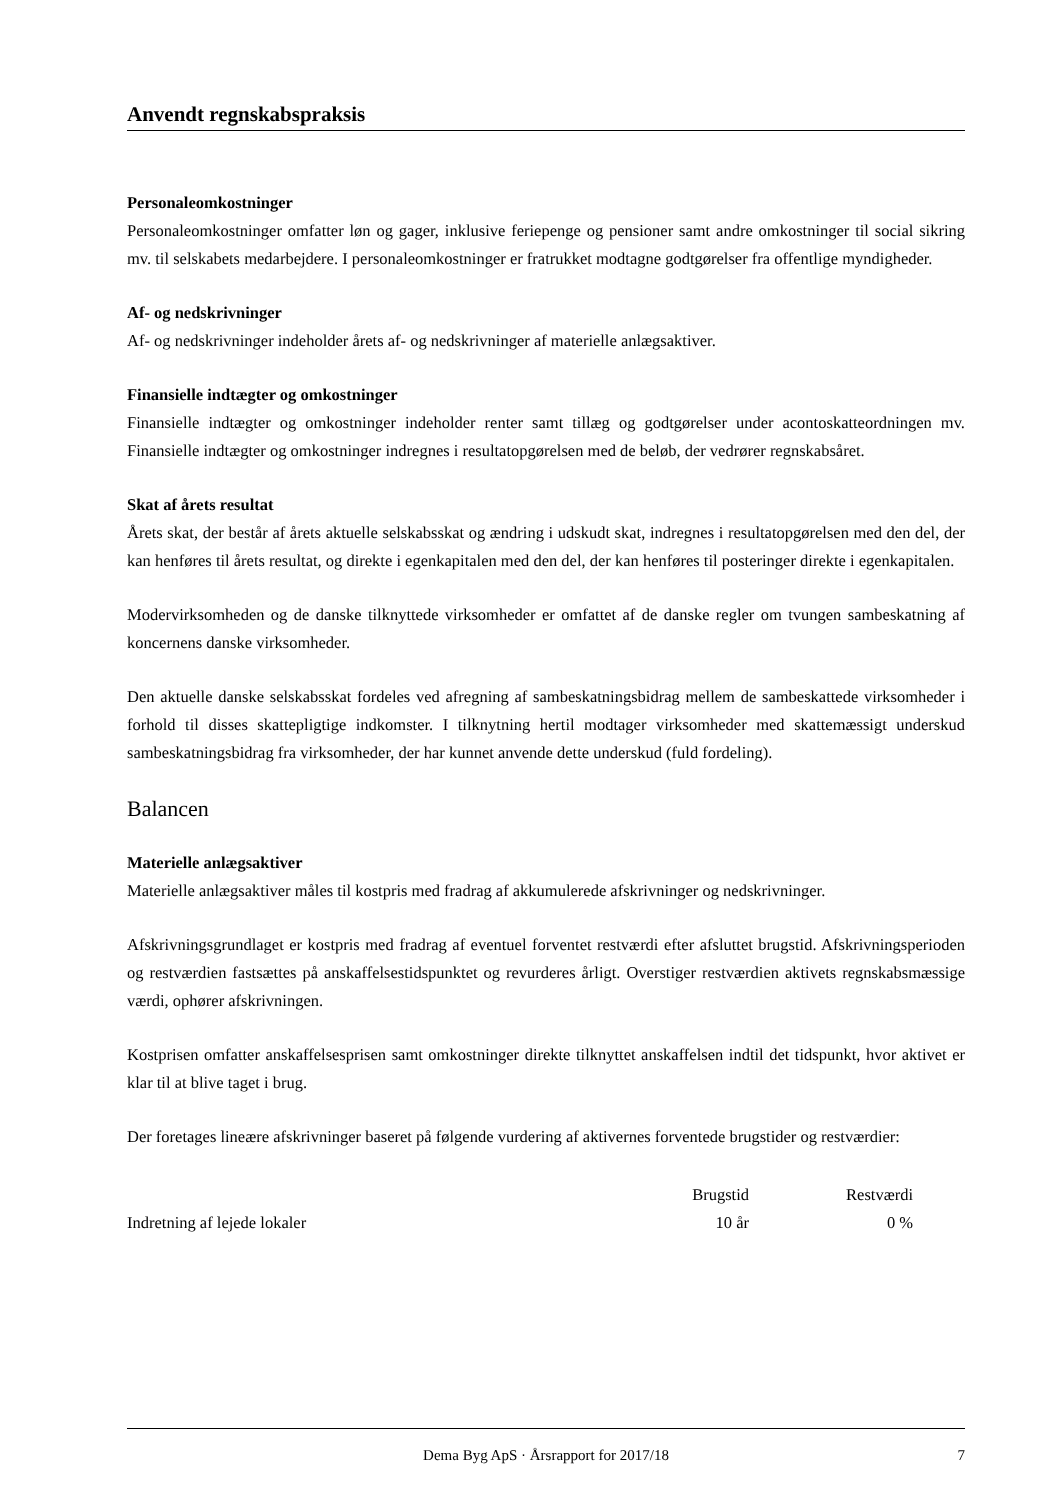Anvendt regnskabspraksis
Personaleomkostninger
Personaleomkostninger omfatter løn og gager, inklusive feriepenge og pensioner samt andre omkostninger til social sikring mv. til selskabets medarbejdere. I personaleomkostninger er fratrukket modtagne godtgørelser fra offentlige myndigheder.
Af- og nedskrivninger
Af- og nedskrivninger indeholder årets af- og nedskrivninger af materielle anlægsaktiver.
Finansielle indtægter og omkostninger
Finansielle indtægter og omkostninger indeholder renter samt tillæg og godtgørelser under acontoskatteordningen mv. Finansielle indtægter og omkostninger indregnes i resultatopgørelsen med de beløb, der vedrører regnskabsåret.
Skat af årets resultat
Årets skat, der består af årets aktuelle selskabsskat og ændring i udskudt skat, indregnes i resultatopgørelsen med den del, der kan henføres til årets resultat, og direkte i egenkapitalen med den del, der kan henføres til posteringer direkte i egenkapitalen.
Modervirksomheden og de danske tilknyttede virksomheder er omfattet af de danske regler om tvungen sambeskatning af koncernens danske virksomheder.
Den aktuelle danske selskabsskat fordeles ved afregning af sambeskatningsbidrag mellem de sambeskattede virksomheder i forhold til disses skattepligtige indkomster. I tilknytning hertil modtager virksomheder med skattemæssigt underskud sambeskatningsbidrag fra virksomheder, der har kunnet anvende dette underskud (fuld fordeling).
Balancen
Materielle anlægsaktiver
Materielle anlægsaktiver måles til kostpris med fradrag af akkumulerede afskrivninger og nedskrivninger.
Afskrivningsgrundlaget er kostpris med fradrag af eventuel forventet restværdi efter afsluttet brugstid. Afskrivningsperioden og restværdien fastsættes på anskaffelsestidspunktet og revurderes årligt. Overstiger restværdien aktivets regnskabsmæssige værdi, ophører afskrivningen.
Kostprisen omfatter anskaffelsesprisen samt omkostninger direkte tilknyttet anskaffelsen indtil det tidspunkt, hvor aktivet er klar til at blive taget i brug.
Der foretages lineære afskrivninger baseret på følgende vurdering af aktivernes forventede brugstider og restværdier:
| | Brugstid | Restværdi | |
| --- | --- | --- | --- |
| Indretning af lejede lokaler | 10 år | 0 % | |
Dema Byg ApS · Årsrapport for 2017/18 7